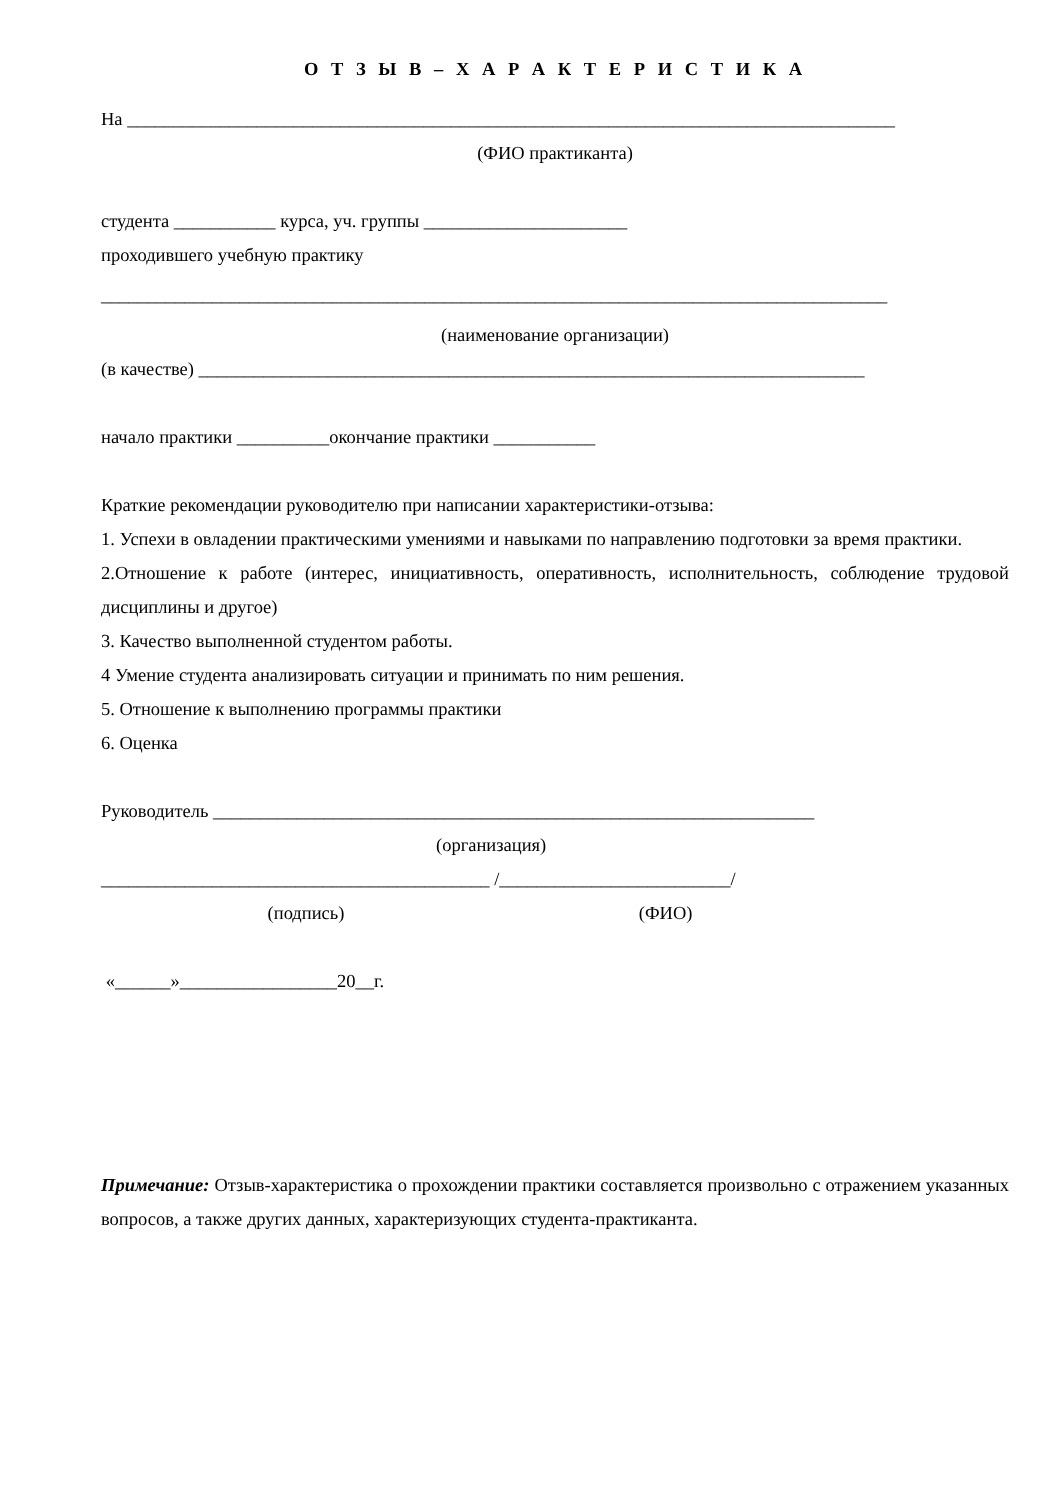О Т З Ы В – Х А Р А К Т Е Р И С Т И К А
На ___________________________________________________________________________________
(ФИО практиканта)
студента ___________ курса, уч. группы ______________________
проходившего учебную практику
_____________________________________________________________________________________
(наименование организации)
(в качестве) ________________________________________________________________________
начало практики __________окончание практики ___________
Краткие рекомендации руководителю при написании характеристики-отзыва:
1. Успехи в овладении практическими умениями и навыками по направлению подготовки за время практики.
2.Отношение к работе (интерес, инициативность, оперативность, исполнительность, соблюдение трудовой дисциплины и другое)
3. Качество выполненной студентом работы.
4 Умение студента анализировать ситуации и принимать по ним решения.
5. Отношение к выполнению программы практики
6. Оценка
Руководитель _________________________________________________________________
(организация)
__________________________________________ /_________________________/
(подпись) (ФИО)
«______»_________________20__г.
Примечание: Отзыв-характеристика о прохождении практики составляется произвольно с отражением указанных вопросов, а также других данных, характеризующих студента-практиканта.